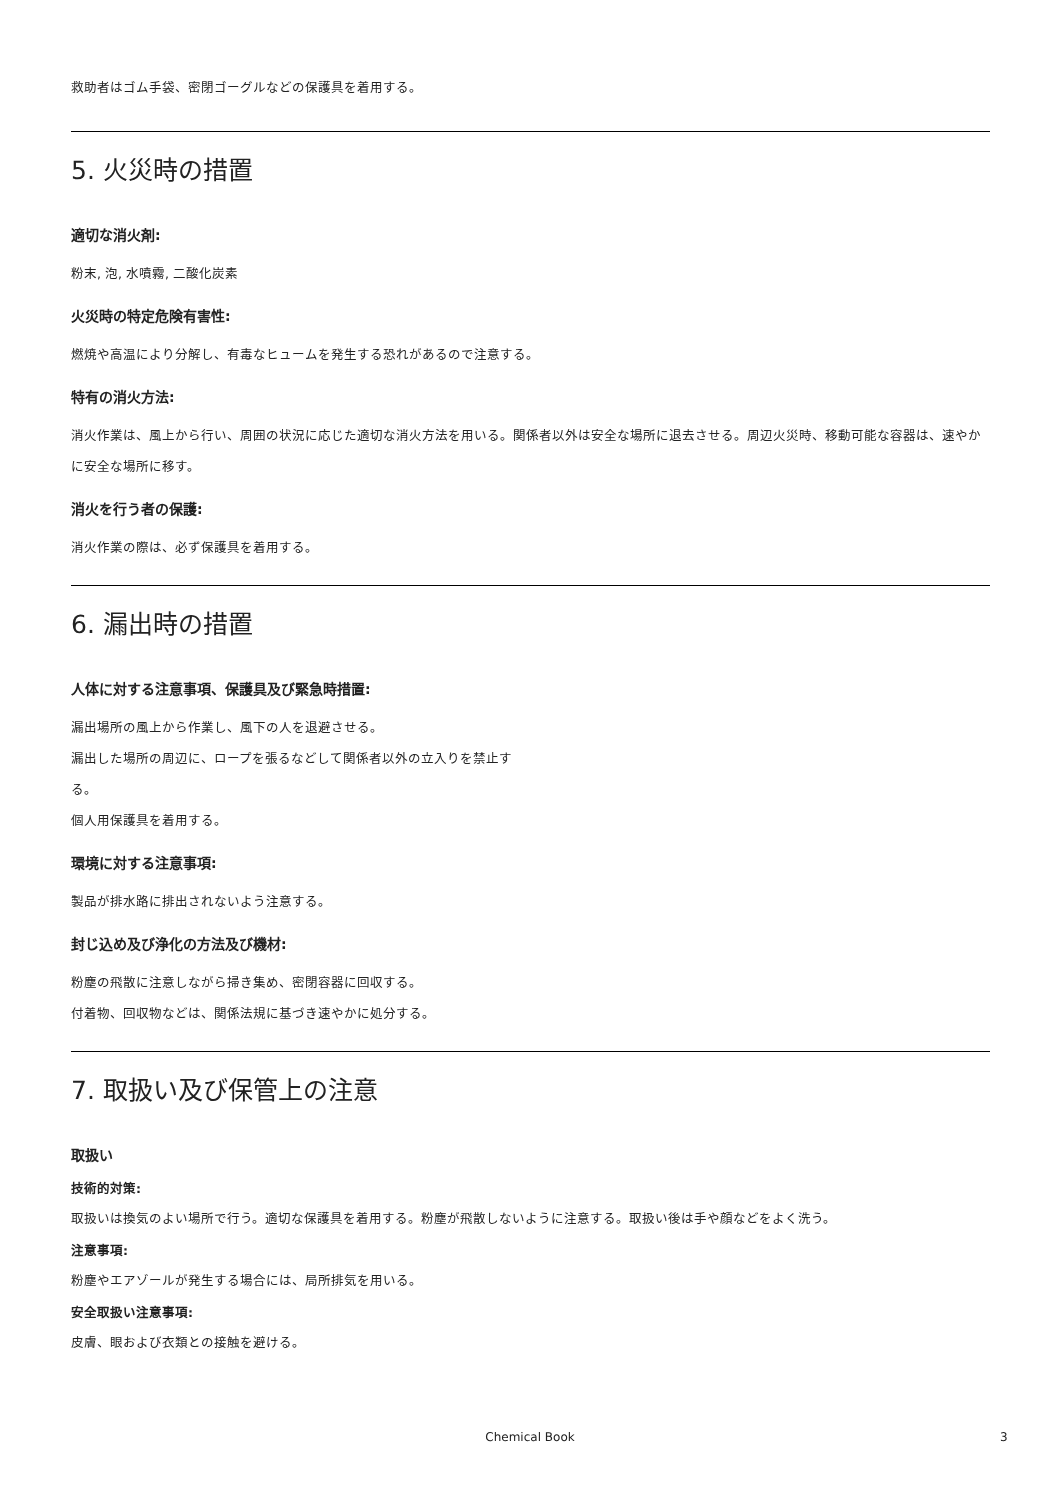救助者はゴム手袋、密閉ゴーグルなどの保護具を着用する。
5. 火災時の措置
適切な消火剤:
粉末, 泡, 水噴霧, 二酸化炭素
火災時の特定危険有害性:
燃焼や高温により分解し、有毒なヒュームを発生する恐れがあるので注意する。
特有の消火方法:
消火作業は、風上から行い、周囲の状況に応じた適切な消火方法を用いる。関係者以外は安全な場所に退去させる。周辺火災時、移動可能な容器は、速やかに安全な場所に移す。
消火を行う者の保護:
消火作業の際は、必ず保護具を着用する。
6. 漏出時の措置
人体に対する注意事項、保護具及び緊急時措置:
漏出場所の風上から作業し、風下の人を退避させる。
漏出した場所の周辺に、ロープを張るなどして関係者以外の立入りを禁止す
る。
個人用保護具を着用する。
環境に対する注意事項:
製品が排水路に排出されないよう注意する。
封じ込め及び浄化の方法及び機材:
粉塵の飛散に注意しながら掃き集め、密閉容器に回収する。
付着物、回収物などは、関係法規に基づき速やかに処分する。
7. 取扱い及び保管上の注意
取扱い
技術的対策:
取扱いは換気のよい場所で行う。適切な保護具を着用する。粉塵が飛散しないように注意する。取扱い後は手や顔などをよく洗う。
注意事項:
粉塵やエアゾールが発生する場合には、局所排気を用いる。
安全取扱い注意事項:
皮膚、眼および衣類との接触を避ける。
Chemical Book 3